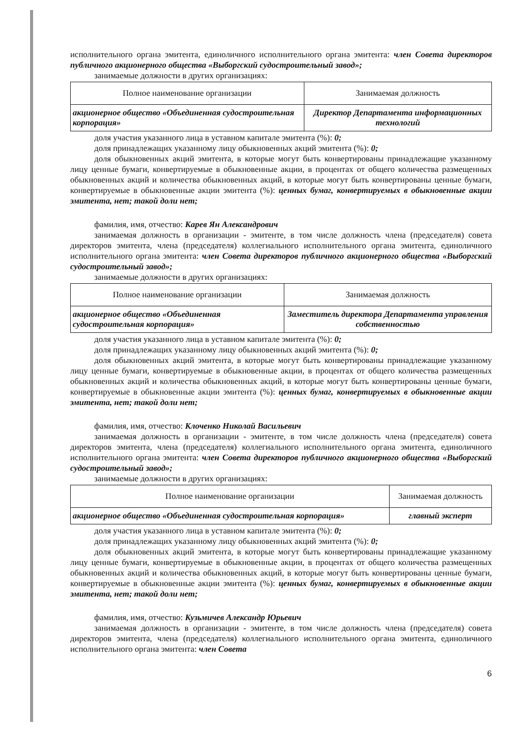исполнительного органа эмитента, единоличного исполнительного органа эмитента: член Совета директоров публичного акционерного общества «Выборгский судостроительный завод»;
занимаемые должности в других организациях:
| Полное наименование организации | Занимаемая должность |
| акционерное общество «Объединенная судостроительная корпорация» | Директор Департамента информационных технологий |
доля участия указанного лица в уставном капитале эмитента (%): 0;
доля принадлежащих указанному лицу обыкновенных акций эмитента (%): 0;
доля обыкновенных акций эмитента, в которые могут быть конвертированы принадлежащие указанному лицу ценные бумаги, конвертируемые в обыкновенные акции, в процентах от общего количества размещенных обыкновенных акций и количества обыкновенных акций, в которые могут быть конвертированы ценные бумаги, конвертируемые в обыкновенные акции эмитента (%): ценных бумаг, конвертируемых в обыкновенные акции эмитента, нет; такой доли нет;
фамилия, имя, отчество: Карев Ян Александрович
занимаемая должность в организации - эмитенте, в том числе должность члена (председателя) совета директоров эмитента, члена (председателя) коллегиального исполнительного органа эмитента, единоличного исполнительного органа эмитента: член Совета директоров публичного акционерного общества «Выборгский судостроительный завод»;
занимаемые должности в других организациях:
| Полное наименование организации | Занимаемая должность |
| акционерное общество «Объединенная судостроительная корпорация» | Заместитель директора Департамента управления собственностью |
доля участия указанного лица в уставном капитале эмитента (%): 0;
доля принадлежащих указанному лицу обыкновенных акций эмитента (%): 0;
доля обыкновенных акций эмитента, в которые могут быть конвертированы принадлежащие указанному лицу ценные бумаги, конвертируемые в обыкновенные акции, в процентах от общего количества размещенных обыкновенных акций и количества обыкновенных акций, в которые могут быть конвертированы ценные бумаги, конвертируемые в обыкновенные акции эмитента (%): ценных бумаг, конвертируемых в обыкновенные акции эмитента, нет; такой доли нет;
фамилия, имя, отчество: Клоченко Николай Васильевич
занимаемая должность в организации - эмитенте, в том числе должность члена (председателя) совета директоров эмитента, члена (председателя) коллегиального исполнительного органа эмитента, единоличного исполнительного органа эмитента: член Совета директоров публичного акционерного общества «Выборгский судостроительный завод»;
занимаемые должности в других организациях:
| Полное наименование организации | Занимаемая должность |
| акционерное общество «Объединенная судостроительная корпорация» | главный эксперт |
доля участия указанного лица в уставном капитале эмитента (%): 0;
доля принадлежащих указанному лицу обыкновенных акций эмитента (%): 0;
доля обыкновенных акций эмитента, в которые могут быть конвертированы принадлежащие указанному лицу ценные бумаги, конвертируемые в обыкновенные акции, в процентах от общего количества размещенных обыкновенных акций и количества обыкновенных акций, в которые могут быть конвертированы ценные бумаги, конвертируемые в обыкновенные акции эмитента (%): ценных бумаг, конвертируемых в обыкновенные акции эмитента, нет; такой доли нет;
фамилия, имя, отчество: Кузьмичев Александр Юрьевич
занимаемая должность в организации - эмитенте, в том числе должность члена (председателя) совета директоров эмитента, члена (председателя) коллегиального исполнительного органа эмитента, единоличного исполнительного органа эмитента: член Совета
6